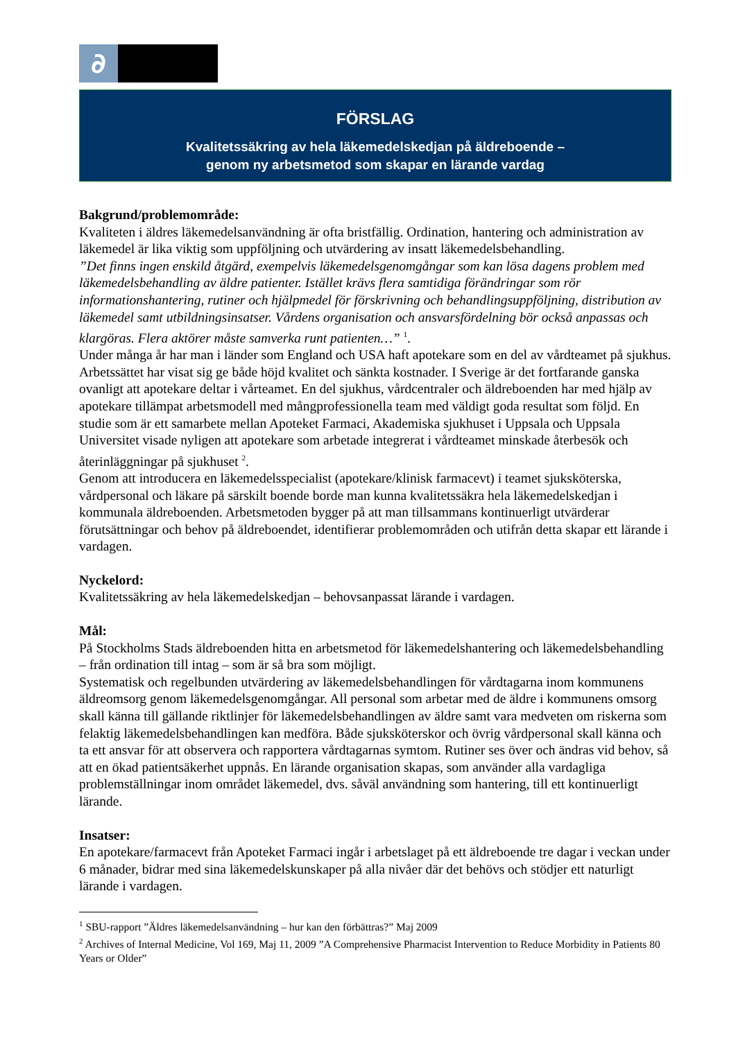∂
FÖRSLAG
Kvalitetssäkring av hela läkemedelskedjan på äldreboende –
genom ny arbetsmetod som skapar en lärande vardag
Bakgrund/problemområde:
Kvaliteten i äldres läkemedelsanvändning är ofta bristfällig. Ordination, hantering och administration av läkemedel är lika viktig som uppföljning och utvärdering av insatt läkemedelsbehandling.
”Det finns ingen enskild åtgärd, exempelvis läkemedelsgenomgångar som kan lösa dagens problem med läkemedelsbehandling av äldre patienter. Istället krävs flera samtidiga förändringar som rör informationshantering, rutiner och hjälpmedel för förskrivning och behandlingsuppföljning, distribution av läkemedel samt utbildningsinsatser. Vårdens organisation och ansvarsfördelning bör också anpassas och klargöras. Flera aktörer måste samverka runt patienten…” <sup>1</sup>.
Under många år har man i länder som England och USA haft apotekare som en del av vårdteamet på sjukhus. Arbetssättet har visat sig ge både höjd kvalitet och sänkta kostnader. I Sverige är det fortfarande ganska ovanligt att apotekare deltar i vårteamet. En del sjukhus, vårdcentraler och äldreboenden har med hjälp av apotekare tillämpat arbetsmodell med mångprofessionella team med väldigt goda resultat som följd. En studie som är ett samarbete mellan Apoteket Farmaci, Akademiska sjukhuset i Uppsala och Uppsala Universitet visade nyligen att apotekare som arbetade integrerat i vårdteamet minskade återbesök och återinläggningar på sjukhuset <sup>2</sup>.
Genom att introducera en läkemedelsspecialist (apotekare/klinisk farmacevt) i teamet sjuksköterska, vårdpersonal och läkare på särskilt boende borde man kunna kvalitetssäkra hela läkemedelskedjan i kommunala äldreboenden. Arbetsmetoden bygger på att man tillsammans kontinuerligt utvärderar förutsättningar och behov på äldreboendet, identifierar problemområden och utifrån detta skapar ett lärande i vardagen.
Nyckelord:
Kvalitetssäkring av hela läkemedelskedjan – behovsanpassat lärande i vardagen.
Mål:
På Stockholms Stads äldreboenden hitta en arbetsmetod för läkemedelshantering och läkemedelsbehandling – från ordination till intag – som är så bra som möjligt.
Systematisk och regelbunden utvärdering av läkemedelsbehandlingen för vårdtagarna inom kommunens äldreomsorg genom läkemedelsgenomgångar. All personal som arbetar med de äldre i kommunens omsorg skall känna till gällande riktlinjer för läkemedelsbehandlingen av äldre samt vara medveten om riskerna som felaktig läkemedelsbehandlingen kan medföra. Både sjuksköterskor och övrig vårdpersonal skall känna och ta ett ansvar för att observera och rapportera vårdtagarnas symtom. Rutiner ses över och ändras vid behov, så att en ökad patientsäkerhet uppnås. En lärande organisation skapas, som använder alla vardagliga problemställningar inom området läkemedel, dvs. såväl användning som hantering, till ett kontinuerligt lärande.
Insatser:
En apotekare/farmacevt från Apoteket Farmaci ingår i arbetslaget på ett äldreboende tre dagar i veckan under 6 månader, bidrar med sina läkemedelskunskaper på alla nivåer där det behövs och stödjer ett naturligt lärande i vardagen.
<sup>1</sup> SBU-rapport ”Äldres läkemedelsanvändning – hur kan den förbättras?” Maj 2009
<sup>2</sup> Archives of Internal Medicine, Vol 169, Maj 11, 2009 ”A Comprehensive Pharmacist Intervention to Reduce Morbidity in Patients 80 Years or Older”